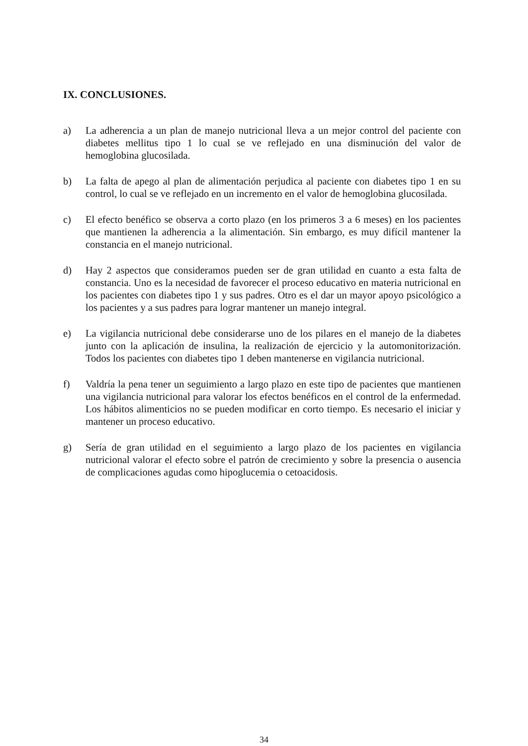IX. CONCLUSIONES.
a) La adherencia a un plan de manejo nutricional lleva a un mejor control del paciente con diabetes mellitus tipo 1 lo cual se ve reflejado en una disminución del valor de hemoglobina glucosilada.
b) La falta de apego al plan de alimentación perjudica al paciente con diabetes tipo 1 en su control, lo cual se ve reflejado en un incremento en el valor de hemoglobina glucosilada.
c) El efecto benéfico se observa a corto plazo (en los primeros 3 a 6 meses) en los pacientes que mantienen la adherencia a la alimentación. Sin embargo, es muy difícil mantener la constancia en el manejo nutricional.
d) Hay 2 aspectos que consideramos pueden ser de gran utilidad en cuanto a esta falta de constancia. Uno es la necesidad de favorecer el proceso educativo en materia nutricional en los pacientes con diabetes tipo 1 y sus padres. Otro es el dar un mayor apoyo psicológico a los pacientes y a sus padres para lograr mantener un manejo integral.
e) La vigilancia nutricional debe considerarse uno de los pilares en el manejo de la diabetes junto con la aplicación de insulina, la realización de ejercicio y la automonitorización. Todos los pacientes con diabetes tipo 1 deben mantenerse en vigilancia nutricional.
f) Valdría la pena tener un seguimiento a largo plazo en este tipo de pacientes que mantienen una vigilancia nutricional para valorar los efectos benéficos en el control de la enfermedad. Los hábitos alimenticios no se pueden modificar en corto tiempo. Es necesario el iniciar y mantener un proceso educativo.
g) Sería de gran utilidad en el seguimiento a largo plazo de los pacientes en vigilancia nutricional valorar el efecto sobre el patrón de crecimiento y sobre la presencia o ausencia de complicaciones agudas como hipoglucemia o cetoacidosis.
34